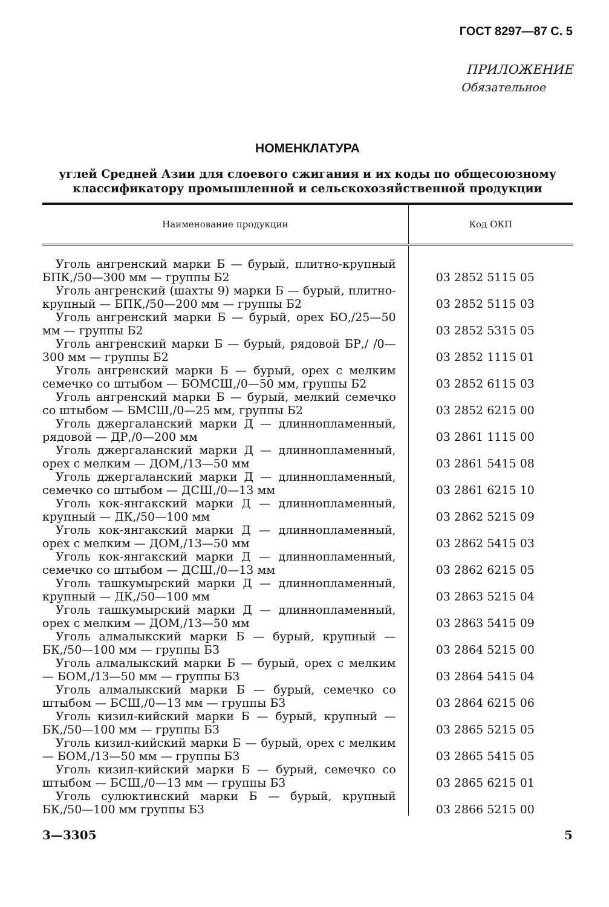ГОСТ 8297—87 С. 5
ПРИЛОЖЕНИЕ
Обязательное
НОМЕНКЛАТУРА
углей Средней Азии для слоевого сжигания и их коды по общесоюзному классификатору промышленной и сельскохозяйственной продукции
| Наименование продукции | Код ОКП |
| --- | --- |
| Уголь ангренский марки Б — бурый, плитно-крупный БПК,/50—300 мм — группы Б2 | 03 2852 5115 05 |
| Уголь ангренский (шахты 9) марки Б — бурый, плитно-крупный — БПК,/50—200 мм — группы Б2 | 03 2852 5115 03 |
| Уголь ангренский марки Б — бурый, орех БО,/25—50 мм — группы Б2 | 03 2852 5315 05 |
| Уголь ангренский марки Б — бурый, рядовой БР,/ /0—300 мм — группы Б2 | 03 2852 1115 01 |
| Уголь ангренский марки Б — бурый, орех с мелким семечко со штыбом — БОМСШ,/0—50 мм, группы Б2 | 03 2852 6115 03 |
| Уголь ангренский марки Б — бурый, мелкий семечко со штыбом — БМСШ,/0—25 мм, группы Б2 | 03 2852 6215 00 |
| Уголь джергаланский марки Д — длиннопламенный, рядовой — ДР,/0—200 мм | 03 2861 1115 00 |
| Уголь джергаланский марки Д — длиннопламенный, орех с мелким — ДОМ,/13—50 мм | 03 2861 5415 08 |
| Уголь джергаланский марки Д — длиннопламенный, семечко со штыбом — ДСШ,/0—13 мм | 03 2861 6215 10 |
| Уголь кок-янгакский марки Д — длиннопламенный, крупный — ДК,/50—100 мм | 03 2862 5215 09 |
| Уголь кок-янгакский марки Д — длиннопламенный, орех с мелким — ДОМ,/13—50 мм | 03 2862 5415 03 |
| Уголь кок-янгакский марки Д — длиннопламенный, семечко со штыбом — ДСШ,/0—13 мм | 03 2862 6215 05 |
| Уголь ташкумырский марки Д — длиннопламенный, крупный — ДК,/50—100 мм | 03 2863 5215 04 |
| Уголь ташкумырский марки Д — длиннопламенный, орех с мелким — ДОМ,/13—50 мм | 03 2863 5415 09 |
| Уголь алмалыкский марки Б — бурый, крупный — БК,/50—100 мм — группы Б3 | 03 2864 5215 00 |
| Уголь алмалыкский марки Б — бурый, орех с мелким — БОМ,/13—50 мм — группы Б3 | 03 2864 5415 04 |
| Уголь алмалыкский марки Б — бурый, семечко со штыбом — БСШ,/0—13 мм — группы Б3 | 03 2864 6215 06 |
| Уголь кизил-кийский марки Б — бурый, крупный — БК,/50—100 мм — группы Б3 | 03 2865 5215 05 |
| Уголь кизил-кийский марки Б — бурый, орех с мелким — БОМ,/13—50 мм — группы Б3 | 03 2865 5415 05 |
| Уголь кизил-кийский марки Б — бурый, семечко со штыбом — БСШ,/0—13 мм — группы Б3 | 03 2865 6215 01 |
| Уголь сулюктинский марки Б — бурый, крупный БК,/50—100 мм группы Б3 | 03 2866 5215 00 |
3—3305 5